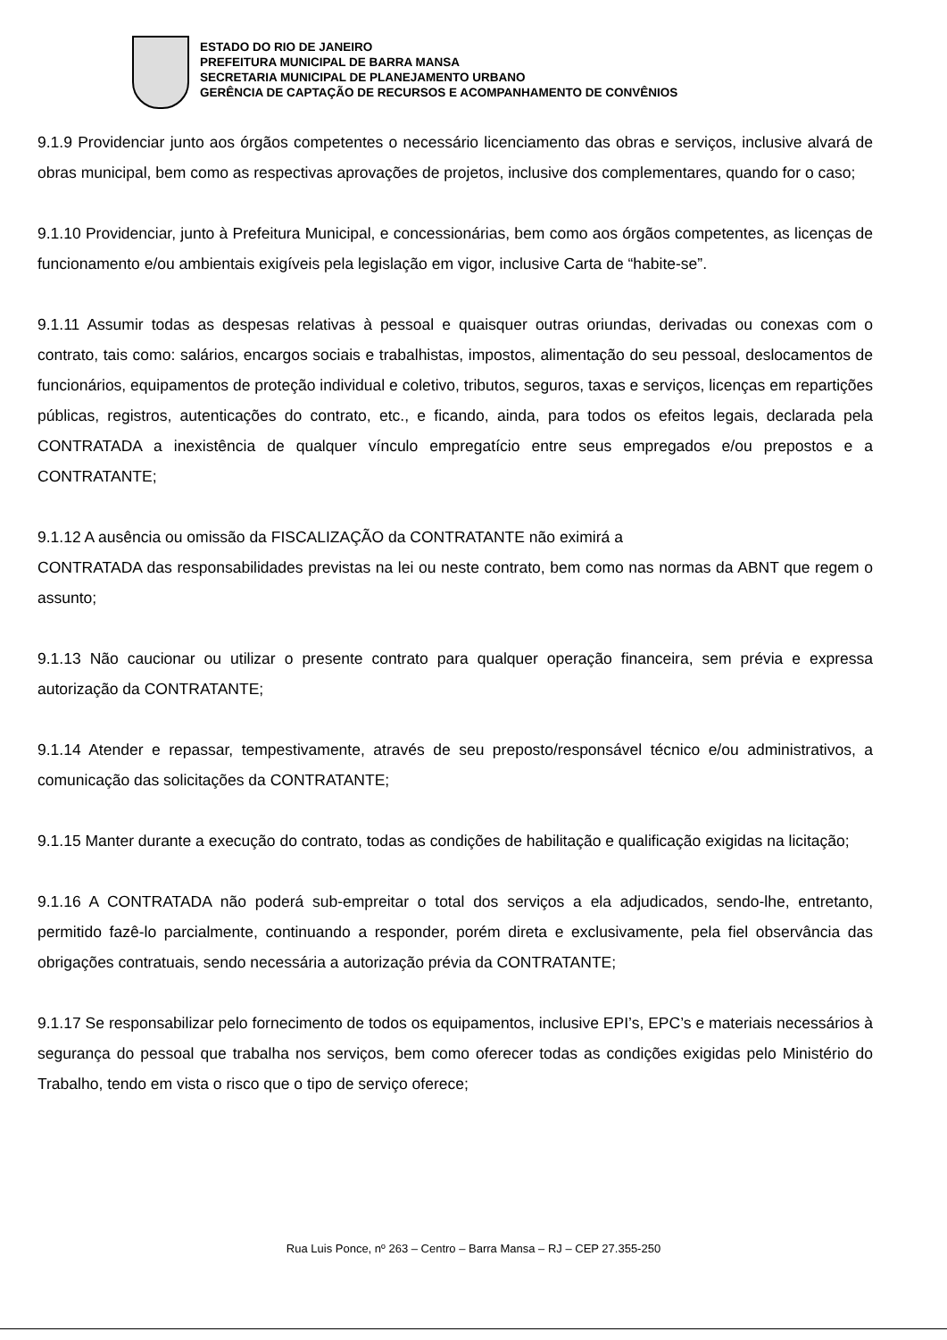ESTADO DO RIO DE JANEIRO
PREFEITURA MUNICIPAL DE BARRA MANSA
SECRETARIA MUNICIPAL DE PLANEJAMENTO URBANO
GERÊNCIA DE CAPTAÇÃO DE RECURSOS E ACOMPANHAMENTO DE CONVÊNIOS
9.1.9 Providenciar junto aos órgãos competentes o necessário licenciamento das obras e serviços, inclusive alvará de obras municipal, bem como as respectivas aprovações de projetos, inclusive dos complementares, quando for o caso;
9.1.10 Providenciar, junto à Prefeitura Municipal, e concessionárias, bem como aos órgãos competentes, as licenças de funcionamento e/ou ambientais exigíveis pela legislação em vigor, inclusive Carta de “habite-se”.
9.1.11 Assumir todas as despesas relativas à pessoal e quaisquer outras oriundas, derivadas ou conexas com o contrato, tais como: salários, encargos sociais e trabalhistas, impostos, alimentação do seu pessoal, deslocamentos de funcionários, equipamentos de proteção individual e coletivo, tributos, seguros, taxas e serviços, licenças em repartições públicas, registros, autenticações do contrato, etc., e ficando, ainda, para todos os efeitos legais, declarada pela CONTRATADA a inexistência de qualquer vínculo empregatício entre seus empregados e/ou prepostos e a CONTRATANTE;
9.1.12 A ausência ou omissão da FISCALIZAÇÃO da CONTRATANTE não eximirá a
CONTRATADA das responsabilidades previstas na lei ou neste contrato, bem como nas normas da ABNT que regem o assunto;
9.1.13 Não caucionar ou utilizar o presente contrato para qualquer operação financeira, sem prévia e expressa autorização da CONTRATANTE;
9.1.14 Atender e repassar, tempestivamente, através de seu preposto/responsável técnico e/ou administrativos, a comunicação das solicitações da CONTRATANTE;
9.1.15 Manter durante a execução do contrato, todas as condições de habilitação e qualificação exigidas na licitação;
9.1.16 A CONTRATADA não poderá sub-empreitar o total dos serviços a ela adjudicados, sendo-lhe, entretanto, permitido fazê-lo parcialmente, continuando a responder, porém direta e exclusivamente, pela fiel observância das obrigações contratuais, sendo necessária a autorização prévia da CONTRATANTE;
9.1.17 Se responsabilizar pelo fornecimento de todos os equipamentos, inclusive EPI’s, EPC’s e materiais necessários à segurança do pessoal que trabalha nos serviços, bem como oferecer todas as condições exigidas pelo Ministério do Trabalho, tendo em vista o risco que o tipo de serviço oferece;
Rua Luis Ponce, nº 263 – Centro – Barra Mansa – RJ – CEP 27.355-250